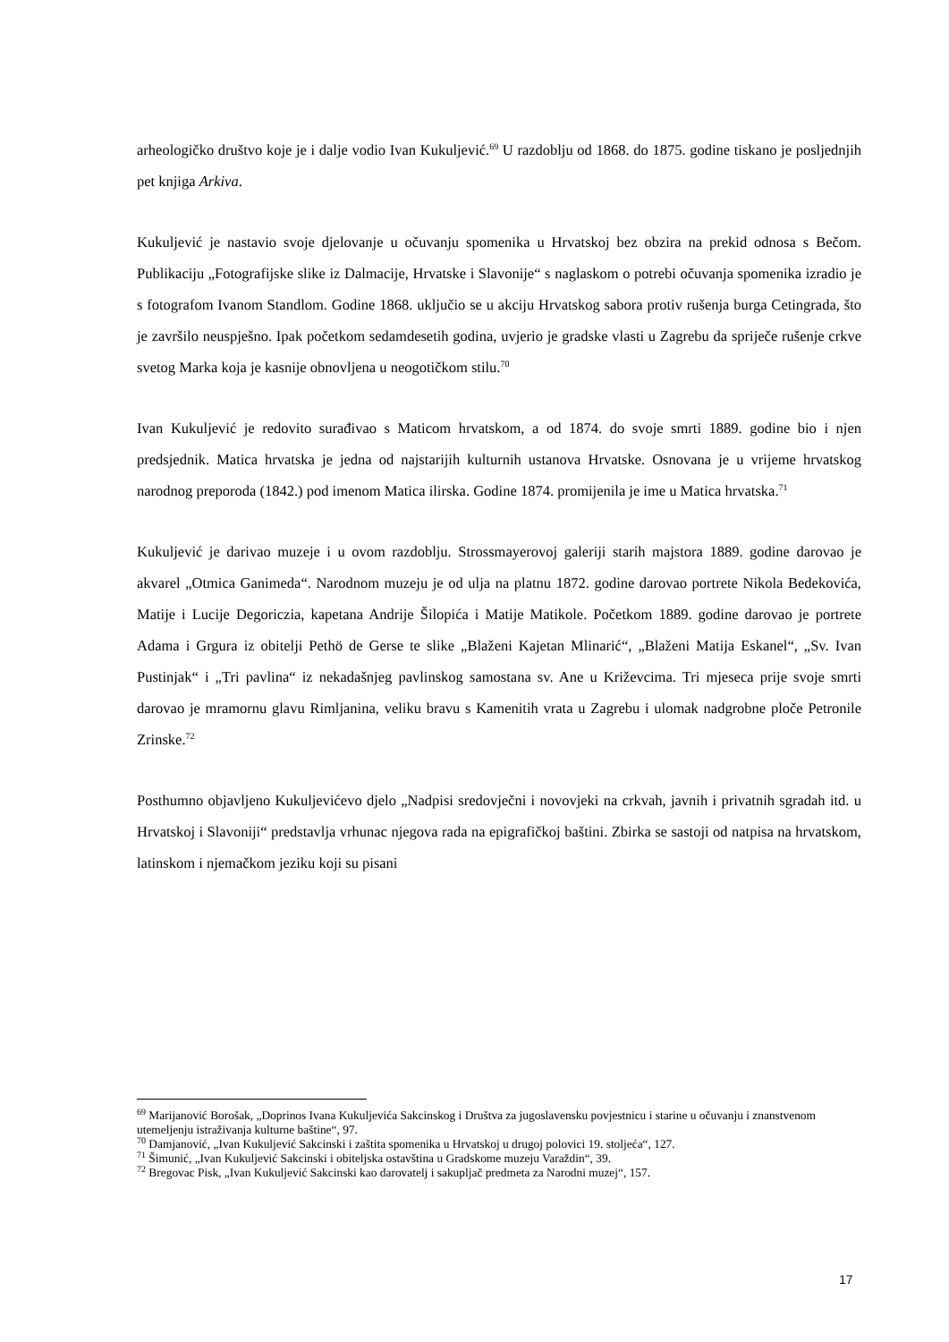arheologičko društvo koje je i dalje vodio Ivan Kukuljević.<sup>69</sup> U razdoblju od 1868. do 1875. godine tiskano je posljednjih pet knjiga Arkiva.
Kukuljević je nastavio svoje djelovanje u očuvanju spomenika u Hrvatskoj bez obzira na prekid odnosa s Bečom. Publikaciju „Fotografijske slike iz Dalmacije, Hrvatske i Slavonije“ s naglaskom o potrebi očuvanja spomenika izradio je s fotografom Ivanom Standlom. Godine 1868. uključio se u akciju Hrvatskog sabora protiv rušenja burga Cetingrada, što je završilo neuspješno. Ipak početkom sedamdesetih godina, uvjerio je gradske vlasti u Zagrebu da spriječe rušenje crkve svetog Marka koja je kasnije obnovljena u neogotičkom stilu.<sup>70</sup>
Ivan Kukuljević je redovito surađivao s Maticom hrvatskom, a od 1874. do svoje smrti 1889. godine bio i njen predsjednik. Matica hrvatska je jedna od najstarijih kulturnih ustanova Hrvatske. Osnovana je u vrijeme hrvatskog narodnog preporoda (1842.) pod imenom Matica ilirska. Godine 1874. promijenila je ime u Matica hrvatska.<sup>71</sup>
Kukuljević je darivao muzeje i u ovom razdoblju. Strossmayerovoj galeriji starih majstora 1889. godine darovao je akvarel „Otmica Ganimeda“. Narodnom muzeju je od ulja na platnu 1872. godine darovao portrete Nikola Bedekovića, Matije i Lucije Degoriczia, kapetana Andrije Šilopića i Matije Matikole. Početkom 1889. godine darovao je portrete Adama i Grgura iz obitelji Pethö de Gerse te slike „Blaženi Kajetan Mlinarić“, „Blaženi Matija Eskanel“, „Sv. Ivan Pustinjak“ i „Tri pavlina“ iz nekadašnjeg pavlinskog samostana sv. Ane u Križevcima. Tri mjeseca prije svoje smrti darovao je mramornu glavu Rimljanina, veliku bravu s Kamenitih vrata u Zagrebu i ulomak nadgrobne ploče Petronile Zrinske.<sup>72</sup>
Posthumno objavljeno Kukuljevićevo djelo „Nadpisi sredovječni i novovjeki na crkvah, javnih i privatnih sgradah itd. u Hrvatskoj i Slavoniji“ predstavlja vrhunac njegova rada na epigrafičkoj baštini. Zbirka se sastoji od natpisa na hrvatskom, latinskom i njemačkom jeziku koji su pisani
<sup>69</sup> Marijanović Borošak, „Doprinos Ivana Kukuljevića Sakcinskog i Društva za jugoslavensku povjestnicu i starine u očuvanju i znanstvenom utemeljenju istraživanja kulturne baštine“, 97.
<sup>70</sup> Damjanović, „Ivan Kukuljević Sakcinski i zaštita spomenika u Hrvatskoj u drugoj polovici 19. stoljeća“, 127.
<sup>71</sup> Šimunić, „Ivan Kukuljević Sakcinski i obiteljska ostavština u Gradskome muzeju Varaždin“, 39.
<sup>72</sup> Bregovac Pisk, „Ivan Kukuljević Sakcinski kao darovatelj i sakupljač predmeta za Narodni muzej“, 157.
17